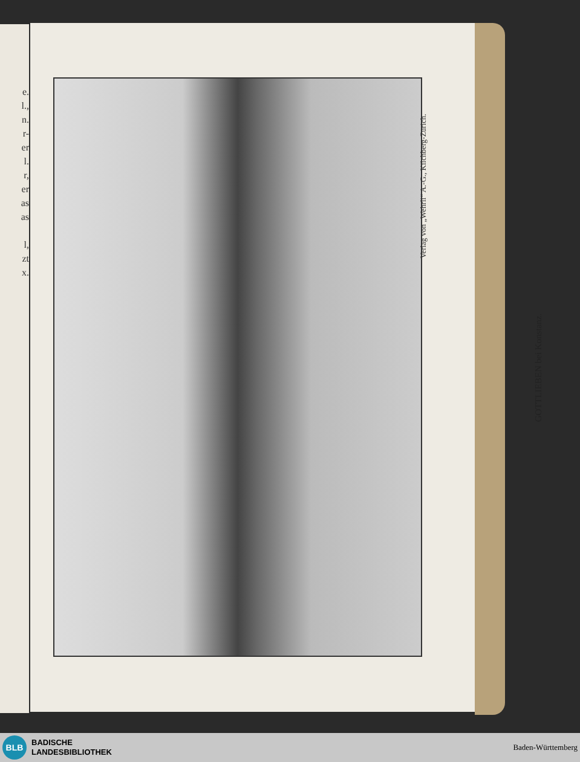e.
l.,
n.
r-
er
l.
r,
er
as
as
l,
zt
x.
Verlag von „Wehrli“ A.-G., Kilchberg-Zürich.
GOTTLIEBEN bei Konstanz.
BLB
BADISCHE
LANDESBIBLIOTHEK
Baden-Württemberg